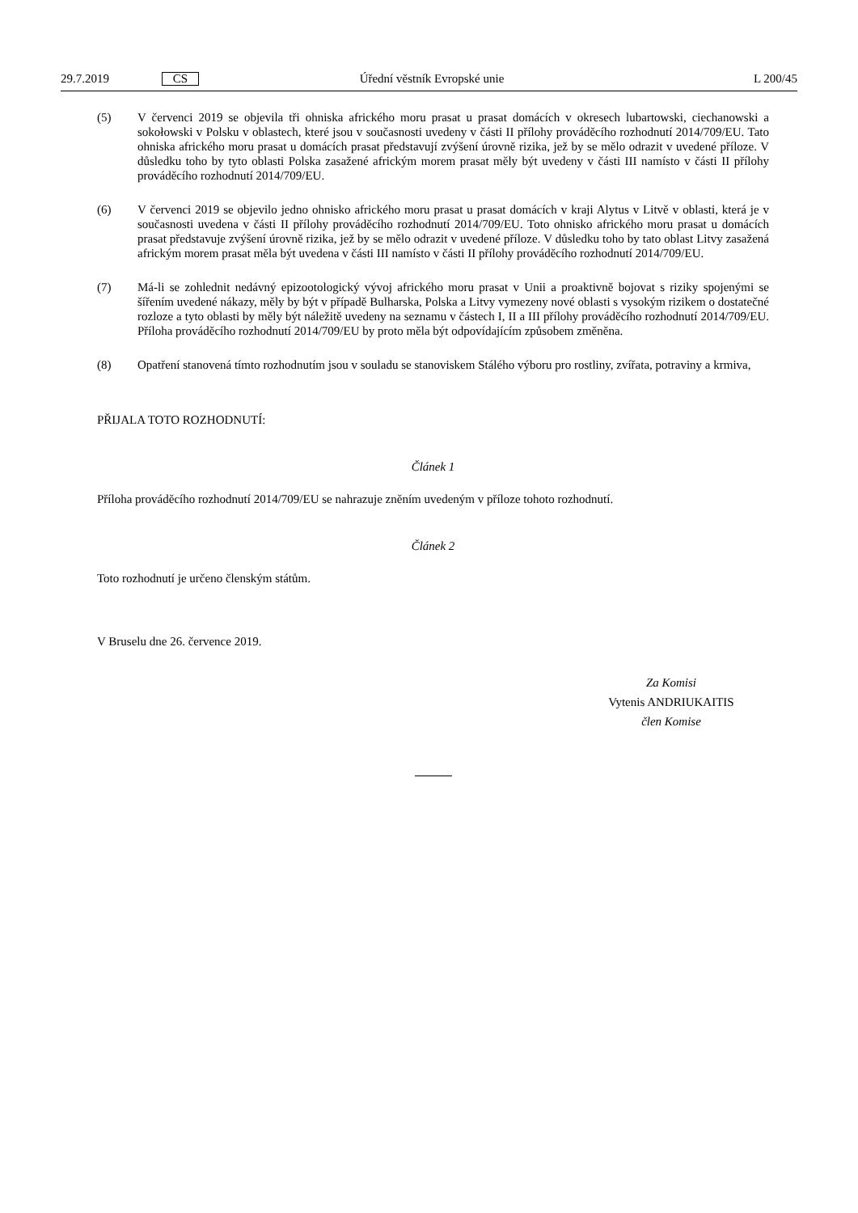29.7.2019 CS Úřední věstník Evropské unie L 200/45
(5) V červenci 2019 se objevila tři ohniska afrického moru prasat u prasat domácích v okresech lubartowski, ciechanowski a sokołowski v Polsku v oblastech, které jsou v současnosti uvedeny v části II přílohy prováděcího rozhodnutí 2014/709/EU. Tato ohniska afrického moru prasat u domácích prasat představují zvýšení úrovně rizika, jež by se mělo odrazit v uvedené příloze. V důsledku toho by tyto oblasti Polska zasažené africkým morem prasat měly být uvedeny v části III namísto v části II přílohy prováděcího rozhodnutí 2014/709/EU.
(6) V červenci 2019 se objevilo jedno ohnisko afrického moru prasat u prasat domácích v kraji Alytus v Litvě v oblasti, která je v současnosti uvedena v části II přílohy prováděcího rozhodnutí 2014/709/EU. Toto ohnisko afrického moru prasat u domácích prasat představuje zvýšení úrovně rizika, jež by se mělo odrazit v uvedené příloze. V důsledku toho by tato oblast Litvy zasažená africkým morem prasat měla být uvedena v části III namísto v části II přílohy prováděcího rozhodnutí 2014/709/EU.
(7) Má-li se zohlednit nedávný epizootologický vývoj afrického moru prasat v Unii a proaktivně bojovat s riziky spojenými se šířením uvedené nákazy, měly by být v případě Bulharska, Polska a Litvy vymezeny nové oblasti s vysokým rizikem o dostatečné rozloze a tyto oblasti by měly být náležitě uvedeny na seznamu v částech I, II a III přílohy prováděcího rozhodnutí 2014/709/EU. Příloha prováděcího rozhodnutí 2014/709/EU by proto měla být odpovídajícím způsobem změněna.
(8) Opatření stanovená tímto rozhodnutím jsou v souladu se stanoviskem Stálého výboru pro rostliny, zvířata, potraviny a krmiva,
PŘIJALA TOTO ROZHODNUTÍ:
Článek 1
Příloha prováděcího rozhodnutí 2014/709/EU se nahrazuje zněním uvedeným v příloze tohoto rozhodnutí.
Článek 2
Toto rozhodnutí je určeno členským státům.
V Bruselu dne 26. července 2019.
Za Komisi
Vytenis ANDRIUKAITIS
člen Komise